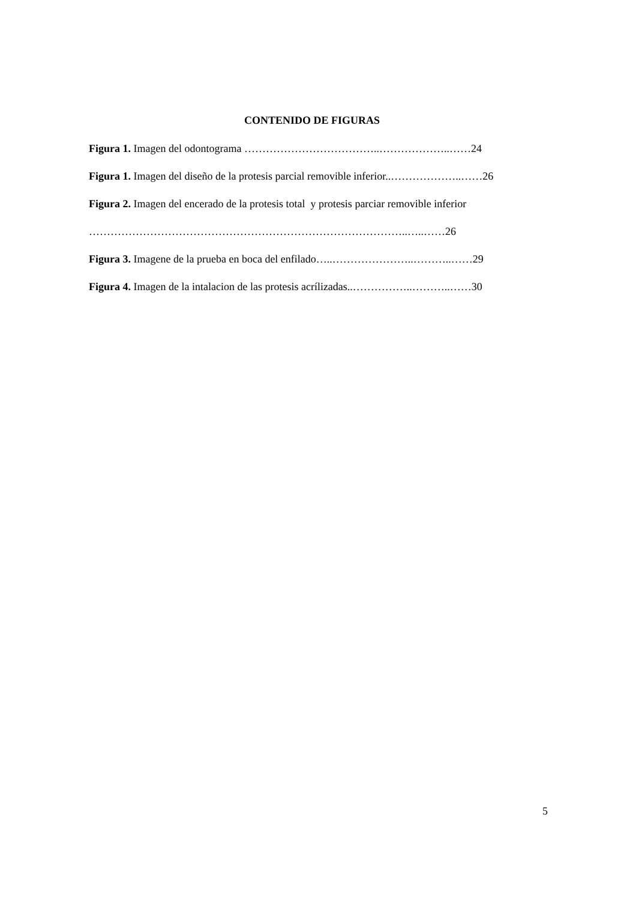CONTENIDO DE FIGURAS
Figura 1. Imagen del odontograma ………………………………..………………..……24
Figura 1. Imagen del diseño de la protesis parcial removible inferior..………………..……26
Figura 2. Imagen del encerado de la protesis total y protesis parciar removible inferior
……………………………………………………………………………..…..……26
Figura 3. Imagene de la prueba en boca del enfilado…..…………………..………..……29
Figura 4. Imagen de la intalacion de las protesis acrílizadas..……………..………..……30
5